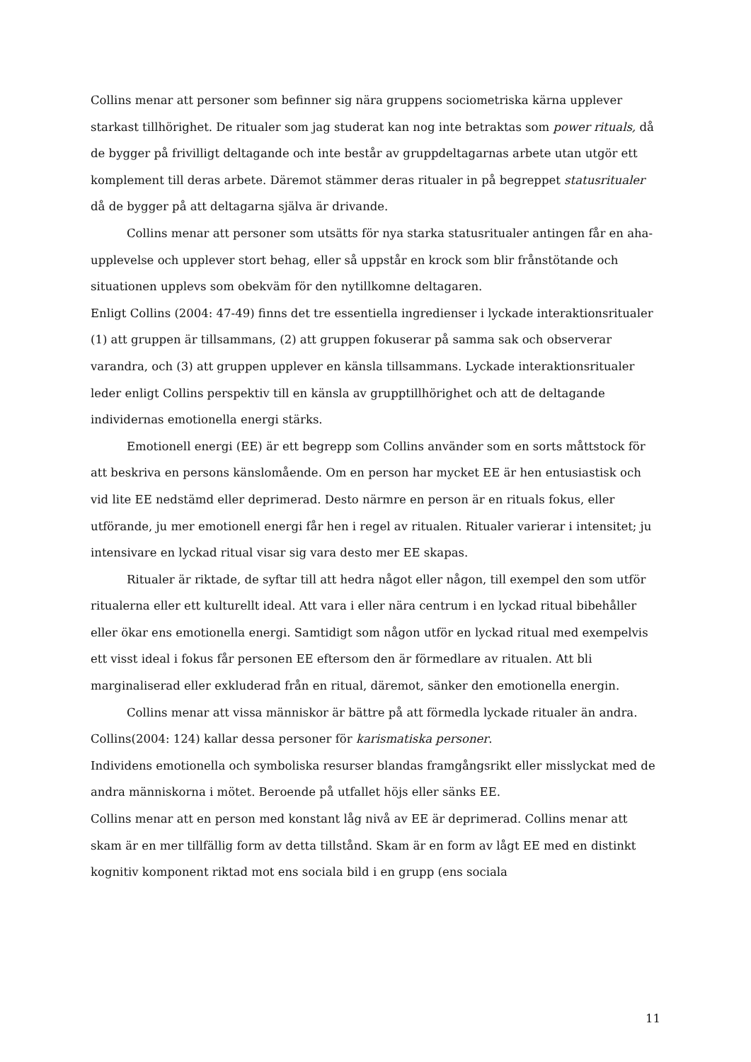Collins menar att personer som befinner sig nära gruppens sociometriska kärna upplever starkast tillhörighet. De ritualer som jag studerat kan nog inte betraktas som power rituals, då de bygger på frivilligt deltagande och inte består av gruppdeltagarnas arbete utan utgör ett komplement till deras arbete. Däremot stämmer deras ritualer in på begreppet statusritualer då de bygger på att deltagarna själva är drivande.
Collins menar att personer som utsätts för nya starka statusritualer antingen får en aha-upplevelse och upplever stort behag, eller så uppstår en krock som blir frånstötande och situationen upplevs som obekväm för den nytillkomne deltagaren.
Enligt Collins (2004: 47-49) finns det tre essentiella ingredienser i lyckade interaktionsritualer (1) att gruppen är tillsammans, (2) att gruppen fokuserar på samma sak och observerar varandra, och (3) att gruppen upplever en känsla tillsammans. Lyckade interaktionsritualer leder enligt Collins perspektiv till en känsla av grupptillhörighet och att de deltagande individernas emotionella energi stärks.
Emotionell energi (EE) är ett begrepp som Collins använder som en sorts måttstock för att beskriva en persons känslomående. Om en person har mycket EE är hen entusiastisk och vid lite EE nedstämd eller deprimerad. Desto närmre en person är en rituals fokus, eller utförande, ju mer emotionell energi får hen i regel av ritualen. Ritualer varierar i intensitet; ju intensivare en lyckad ritual visar sig vara desto mer EE skapas.
Ritualer är riktade, de syftar till att hedra något eller någon, till exempel den som utför ritualerna eller ett kulturellt ideal. Att vara i eller nära centrum i en lyckad ritual bibehåller eller ökar ens emotionella energi. Samtidigt som någon utför en lyckad ritual med exempelvis ett visst ideal i fokus får personen EE eftersom den är förmedlare av ritualen. Att bli marginaliserad eller exkluderad från en ritual, däremot, sänker den emotionella energin.
Collins menar att vissa människor är bättre på att förmedla lyckade ritualer än andra. Collins(2004: 124) kallar dessa personer för karismatiska personer.
Individens emotionella och symboliska resurser blandas framgångsrikt eller misslyckat med de andra människorna i mötet. Beroende på utfallet höjs eller sänks EE.
Collins menar att en person med konstant låg nivå av EE är deprimerad. Collins menar att skam är en mer tillfällig form av detta tillstånd. Skam är en form av lågt EE med en distinkt kognitiv komponent riktad mot ens sociala bild i en grupp (ens sociala
11